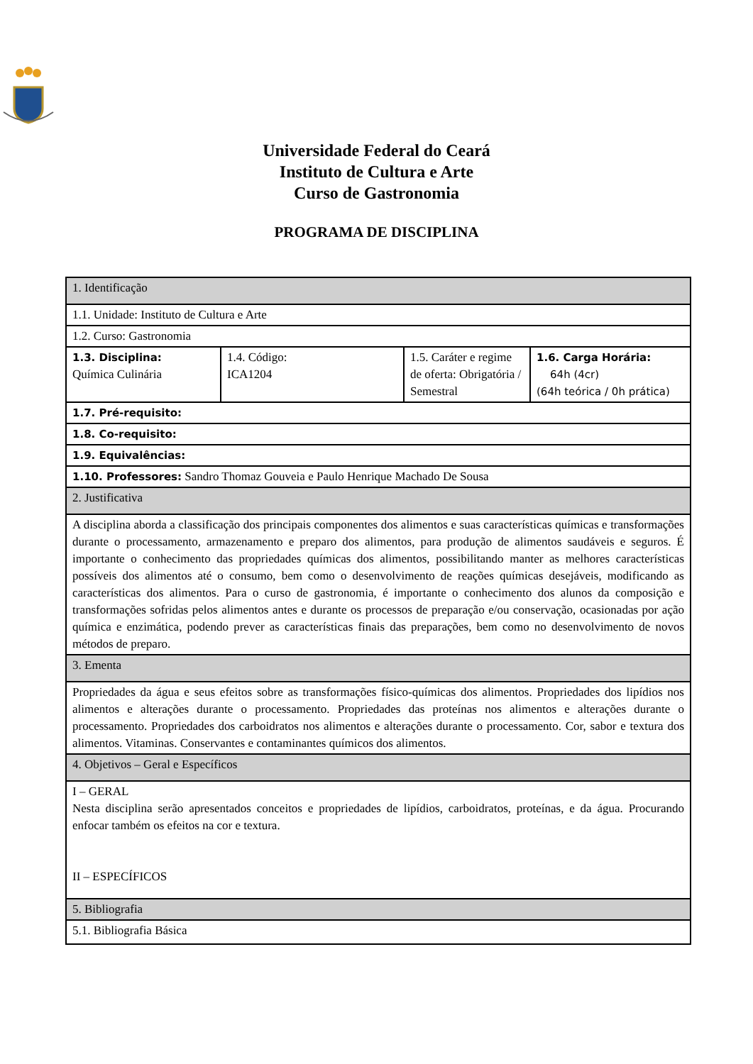Universidade Federal do Ceará
Instituto de Cultura e Arte
Curso de Gastronomia
PROGRAMA DE DISCIPLINA
| 1. Identificação | | | |
| 1.1. Unidade: Instituto de Cultura e Arte | | | |
| 1.2. Curso: Gastronomia | | | |
| 1.3. Disciplina: Química Culinária | 1.4. Código: ICA1204 | 1.5. Caráter e regime de oferta: Obrigatória / Semestral | 1.6. Carga Horária: 64h (4cr) (64h teórica / 0h prática) |
| 1.7. Pré-requisito: | | | |
| 1.8. Co-requisito: | | | |
| 1.9. Equivalências: | | | |
| 1.10. Professores: Sandro Thomaz Gouveia e Paulo Henrique Machado De Sousa | | | |
| 2. Justificativa | | | |
| A disciplina aborda a classificação dos principais componentes dos alimentos e suas características químicas e transformações durante o processamento, armazenamento e preparo dos alimentos, para produção de alimentos saudáveis e seguros. É importante o conhecimento das propriedades químicas dos alimentos, possibilitando manter as melhores características possíveis dos alimentos até o consumo, bem como o desenvolvimento de reações químicas desejáveis, modificando as características dos alimentos. Para o curso de gastronomia, é importante o conhecimento dos alunos da composição e transformações sofridas pelos alimentos antes e durante os processos de preparação e/ou conservação, ocasionadas por ação química e enzimática, podendo prever as características finais das preparações, bem como no desenvolvimento de novos métodos de preparo. | | | |
| 3. Ementa | | | |
| Propriedades da água e seus efeitos sobre as transformações físico-químicas dos alimentos. Propriedades dos lipídios nos alimentos e alterações durante o processamento. Propriedades das proteínas nos alimentos e alterações durante o processamento. Propriedades dos carboidratos nos alimentos e alterações durante o processamento. Cor, sabor e textura dos alimentos. Vitaminas. Conservantes e contaminantes químicos dos alimentos. | | | |
| 4. Objetivos – Geral e Específicos | | | |
| I – GERAL Nesta disciplina serão apresentados conceitos e propriedades de lipídios, carboidratos, proteínas, e da água. Procurando enfocar também os efeitos na cor e textura. II – ESPECÍFICOS | | | |
| 5. Bibliografia | | | |
| 5.1. Bibliografia Básica | | | |